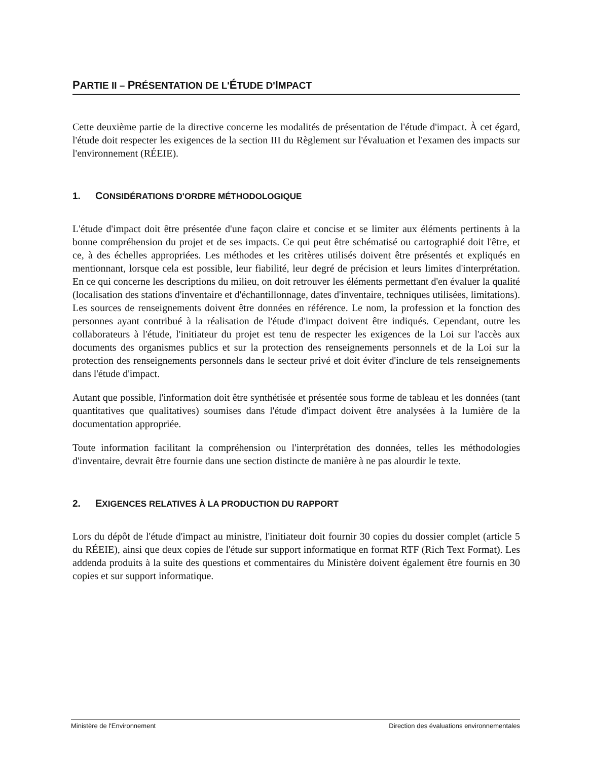PARTIE II – PRÉSENTATION DE L'ÉTUDE D'IMPACT
Cette deuxième partie de la directive concerne les modalités de présentation de l'étude d'impact. À cet égard, l'étude doit respecter les exigences de la section III du Règlement sur l'évaluation et l'examen des impacts sur l'environnement (RÉEIE).
1. CONSIDÉRATIONS D'ORDRE MÉTHODOLOGIQUE
L'étude d'impact doit être présentée d'une façon claire et concise et se limiter aux éléments pertinents à la bonne compréhension du projet et de ses impacts. Ce qui peut être schématisé ou cartographié doit l'être, et ce, à des échelles appropriées. Les méthodes et les critères utilisés doivent être présentés et expliqués en mentionnant, lorsque cela est possible, leur fiabilité, leur degré de précision et leurs limites d'interprétation. En ce qui concerne les descriptions du milieu, on doit retrouver les éléments permettant d'en évaluer la qualité (localisation des stations d'inventaire et d'échantillonnage, dates d'inventaire, techniques utilisées, limitations). Les sources de renseignements doivent être données en référence. Le nom, la profession et la fonction des personnes ayant contribué à la réalisation de l'étude d'impact doivent être indiqués. Cependant, outre les collaborateurs à l'étude, l'initiateur du projet est tenu de respecter les exigences de la Loi sur l'accès aux documents des organismes publics et sur la protection des renseignements personnels et de la Loi sur la protection des renseignements personnels dans le secteur privé et doit éviter d'inclure de tels renseignements dans l'étude d'impact.
Autant que possible, l'information doit être synthétisée et présentée sous forme de tableau et les données (tant quantitatives que qualitatives) soumises dans l'étude d'impact doivent être analysées à la lumière de la documentation appropriée.
Toute information facilitant la compréhension ou l'interprétation des données, telles les méthodologies d'inventaire, devrait être fournie dans une section distincte de manière à ne pas alourdir le texte.
2. EXIGENCES RELATIVES À LA PRODUCTION DU RAPPORT
Lors du dépôt de l'étude d'impact au ministre, l'initiateur doit fournir 30 copies du dossier complet (article 5 du RÉEIE), ainsi que deux copies de l'étude sur support informatique en format RTF (Rich Text Format). Les addenda produits à la suite des questions et commentaires du Ministère doivent également être fournis en 30 copies et sur support informatique.
Ministère de l'Environnement Direction des évaluations environnementales